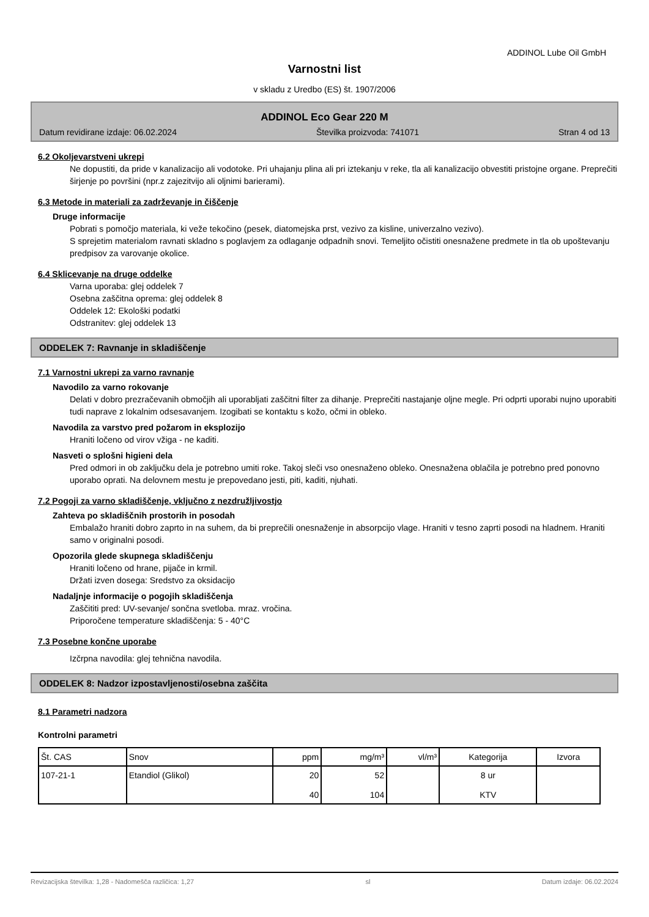ADDINOL Lube Oil GmbH
Varnostni list
v skladu z Uredbo (ES) št. 1907/2006
ADDINOL Eco Gear 220 M
Datum revidirane izdaje: 06.02.2024 Številka proizvoda: 741071 Stran 4 od 13
6.2 Okoljevarstveni ukrepi
Ne dopustiti, da pride v kanalizacijo ali vodotoke. Pri uhajanju plina ali pri iztekanju v reke, tla ali kanalizacijo obvestiti pristojne organe. Preprečiti širjenje po površini (npr.z zajezitvijo ali oljnimi barierami).
6.3 Metode in materiali za zadrževanje in čiščenje
Druge informacije
Pobrati s pomočjo materiala, ki veže tekočino (pesek, diatomejska prst, vezivo za kisline, univerzalno vezivo).
S sprejetim materialom ravnati skladno s poglavjem za odlaganje odpadnih snovi. Temeljito očistiti onesnažene predmete in tla ob upoštevanju predpisov za varovanje okolice.
6.4 Sklicevanje na druge oddelke
Varna uporaba: glej oddelek 7
Osebna zaščitna oprema: glej oddelek 8
Oddelek 12: Ekološki podatki
Odstranitev: glej oddelek 13
ODDELEK 7: Ravnanje in skladiščenje
7.1 Varnostni ukrepi za varno ravnanje
Navodilo za varno rokovanje
Delati v dobro prezračevanih območjih ali uporabljati zaščitni filter za dihanje. Preprečiti nastajanje oljne megle. Pri odprti uporabi nujno uporabiti tudi naprave z lokalnim odsesavanjem. Izogibati se kontaktu s kožo, očmi in obleko.
Navodila za varstvo pred požarom in eksplozijo
Hraniti ločeno od virov vžiga - ne kaditi.
Nasveti o splošni higieni dela
Pred odmori in ob zaključku dela je potrebno umiti roke. Takoj sleči vso onesnaženo obleko. Onesnažena oblačila je potrebno pred ponovno uporabo oprati. Na delovnem mestu je prepovedano jesti, piti, kaditi, njuhati.
7.2 Pogoji za varno skladiščenje, vključno z nezdružljivostjo
Zahteva po skladiščnih prostorih in posodah
Embalažo hraniti dobro zaprto in na suhem, da bi preprečili onesnaženje in absorpcijo vlage. Hraniti v tesno zaprti posodi na hladnem. Hraniti samo v originalni posodi.
Opozorila glede skupnega skladiščenju
Hraniti ločeno od hrane, pijače in krmil.
Držati izven dosega: Sredstvo za oksidacijo
Nadaljnje informacije o pogojih skladiščenja
Zaščititi pred: UV-sevanje/ sončna svetloba. mraz. vročina.
Priporočene temperature skladiščenja: 5 - 40°C
7.3 Posebne končne uporabe
Izčrpna navodila: glej tehnična navodila.
ODDELEK 8: Nadzor izpostavljenosti/osebna zaščita
8.1 Parametri nadzora
Kontrolni parametri
| Št. CAS | Snov | ppm | mg/m³ | vl/m³ | Kategorija | Izvora |
| --- | --- | --- | --- | --- | --- | --- |
| 107-21-1 | Etandiol (Glikol) | 20 40 | 52 104 | | 8 ur KTV | |
Revizacijska številka: 1,28 - Nadomešča različica: 1,27 sl Datum izdaje: 06.02.2024